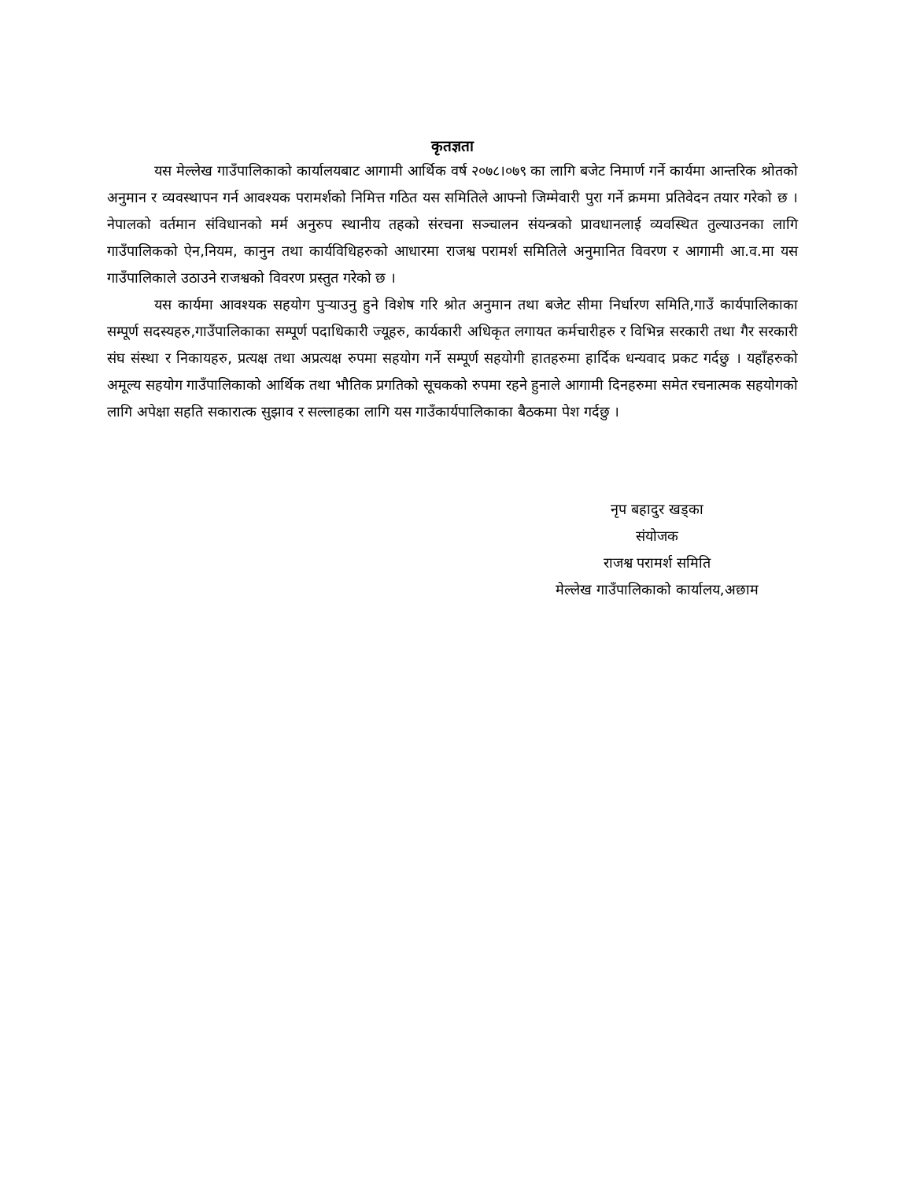कृतज्ञता
यस मेल्लेख गाउँपालिकाको कार्यालयबाट आगामी आर्थिक वर्ष २०७८।०७९ का लागि बजेट निमार्ण गर्ने कार्यमा आन्तरिक श्रोतको अनुमान र व्यवस्थापन गर्न आवश्यक परामर्शको निमित्त गठित यस समितिले आफ्नो जिम्मेवारी पुरा गर्ने क्रममा प्रतिवेदन तयार गरेको छ । नेपालको वर्तमान संविधानको मर्म अनुरुप स्थानीय तहको संरचना सञ्चालन संयन्त्रको प्रावधानलाई व्यवस्थित तुल्याउनका लागि गाउँपालिकको ऐन,नियम, कानुन तथा कार्यविधिहरुको आधारमा राजश्व परामर्श समितिले अनुमानित विवरण र आगामी आ.व.मा यस गाउँपालिकाले उठाउने राजश्वको विवरण प्रस्तुत गरेको छ ।
यस कार्यमा आवश्यक सहयोग पुर्‍याउनु हुने विशेष गरि श्रोत अनुमान तथा बजेट सीमा निर्धारण समिति,गाउँ कार्यपालिकाका सम्पूर्ण सदस्यहरु,गाउँपालिकाका सम्पूर्ण पदाधिकारी ज्यूहरु, कार्यकारी अधिकृत लगायत कर्मचारीहरु र विभिन्न सरकारी तथा गैर सरकारी संघ संस्था र निकायहरु, प्रत्यक्ष तथा अप्रत्यक्ष रुपमा सहयोग गर्ने सम्पूर्ण सहयोगी हातहरुमा हार्दिक धन्यवाद प्रकट गर्दछु । यहाँहरुको अमूल्य सहयोग गाउँपालिकाको आर्थिक तथा भौतिक प्रगतिको सूचकको रुपमा रहने हुनाले आगामी दिनहरुमा समेत रचनात्मक सहयोगको लागि अपेक्षा सहति सकारात्क सुझाव र सल्लाहका लागि यस गाउँकार्यपालिकाका बैठकमा पेश गर्दछु ।
नृप बहादुर खड्का
संयोजक
राजश्व परामर्श समिति
मेल्लेख गाउँपालिकाको कार्यालय,अछाम